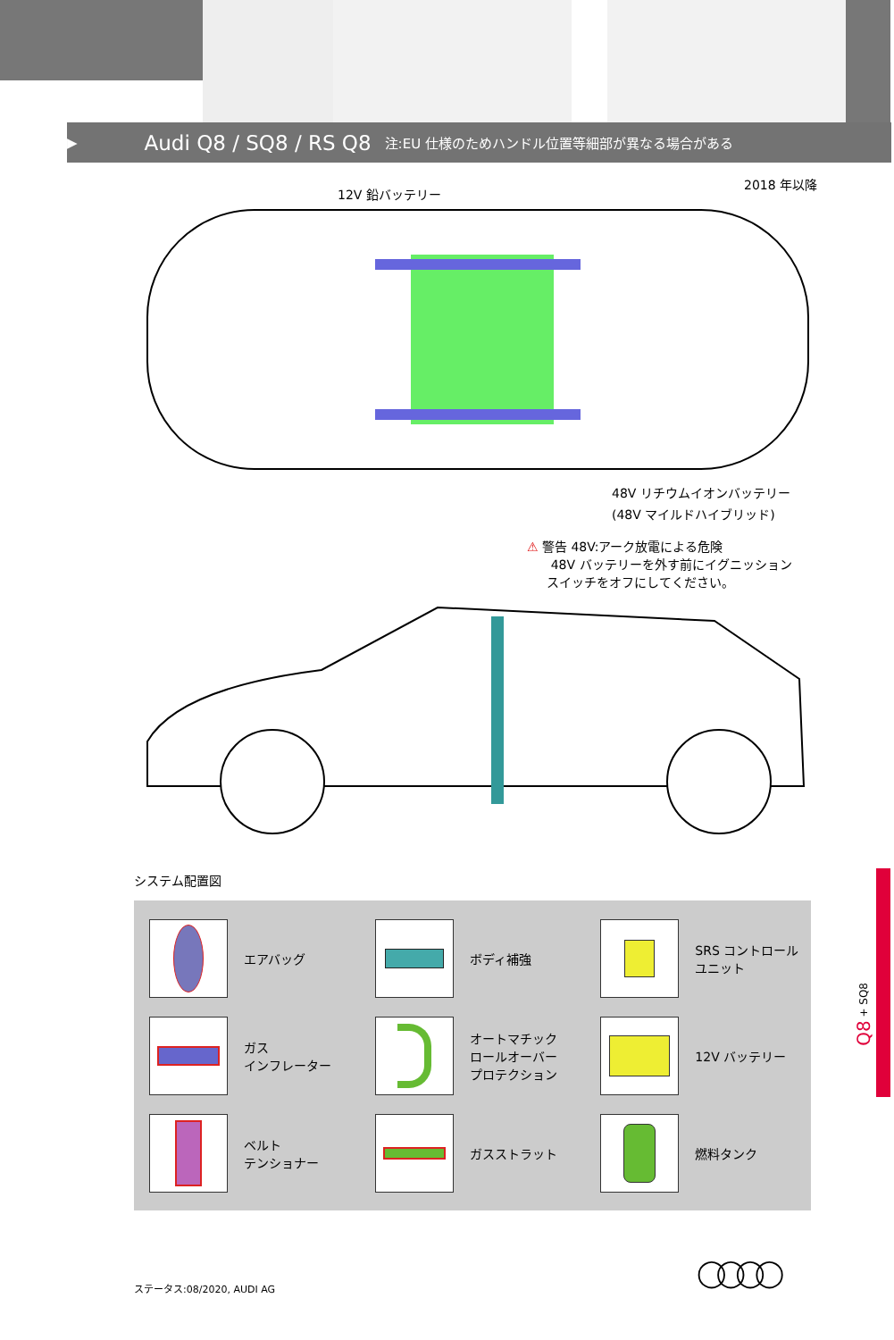▶ Audi Q8 / SQ8 / RS Q8 注:EU 仕様のためハンドル位置等細部が異なる場合がある
2018 年以降
12V 鉛バッテリー
48V リチウムイオンバッテリー
(48V マイルドハイブリッド)
⚠ 警告 48V:アーク放電による危険
48V バッテリーを外す前にイグニッション
スイッチをオフにしてください。
システム配置図
エアバッグ
ボディ補強
SRS コントロール
ユニット
ガス
インフレーター
オートマチック
ロールオーバー
プロテクション
12V バッテリー
ベルト
テンショナー
ガスストラット
燃料タンク
Q8 + SQ8
ステータス:08/2020, AUDI AG ◯◯◯◯